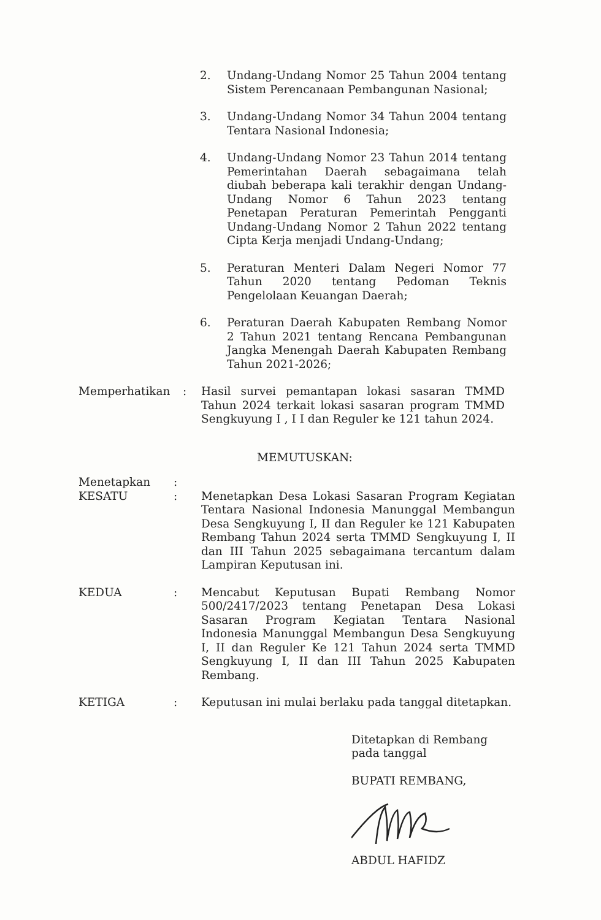2. Undang-Undang Nomor 25 Tahun 2004 tentang Sistem Perencanaan Pembangunan Nasional;
3. Undang-Undang Nomor 34 Tahun 2004 tentang Tentara Nasional Indonesia;
4. Undang-Undang Nomor 23 Tahun 2014 tentang Pemerintahan Daerah sebagaimana telah diubah beberapa kali terakhir dengan Undang-Undang Nomor 6 Tahun 2023 tentang Penetapan Peraturan Pemerintah Pengganti Undang-Undang Nomor 2 Tahun 2022 tentang Cipta Kerja menjadi Undang-Undang;
5. Peraturan Menteri Dalam Negeri Nomor 77 Tahun 2020 tentang Pedoman Teknis Pengelolaan Keuangan Daerah;
6. Peraturan Daerah Kabupaten Rembang Nomor 2 Tahun 2021 tentang Rencana Pembangunan Jangka Menengah Daerah Kabupaten Rembang Tahun 2021-2026;
Memperhatikan : Hasil survei pemantapan lokasi sasaran TMMD Tahun 2024 terkait lokasi sasaran program TMMD Sengkuyung I , I I dan Reguler ke 121 tahun 2024.
MEMUTUSKAN:
Menetapkan :
KESATU : Menetapkan Desa Lokasi Sasaran Program Kegiatan Tentara Nasional Indonesia Manunggal Membangun Desa Sengkuyung I, II dan Reguler ke 121 Kabupaten Rembang Tahun 2024 serta TMMD Sengkuyung I, II dan III Tahun 2025 sebagaimana tercantum dalam Lampiran Keputusan ini.
KEDUA : Mencabut Keputusan Bupati Rembang Nomor 500/2417/2023 tentang Penetapan Desa Lokasi Sasaran Program Kegiatan Tentara Nasional Indonesia Manunggal Membangun Desa Sengkuyung I, II dan Reguler Ke 121 Tahun 2024 serta TMMD Sengkuyung I, II dan III Tahun 2025 Kabupaten Rembang.
KETIGA : Keputusan ini mulai berlaku pada tanggal ditetapkan.
Ditetapkan di Rembang
pada tanggal
BUPATI REMBANG,
ABDUL HAFIDZ